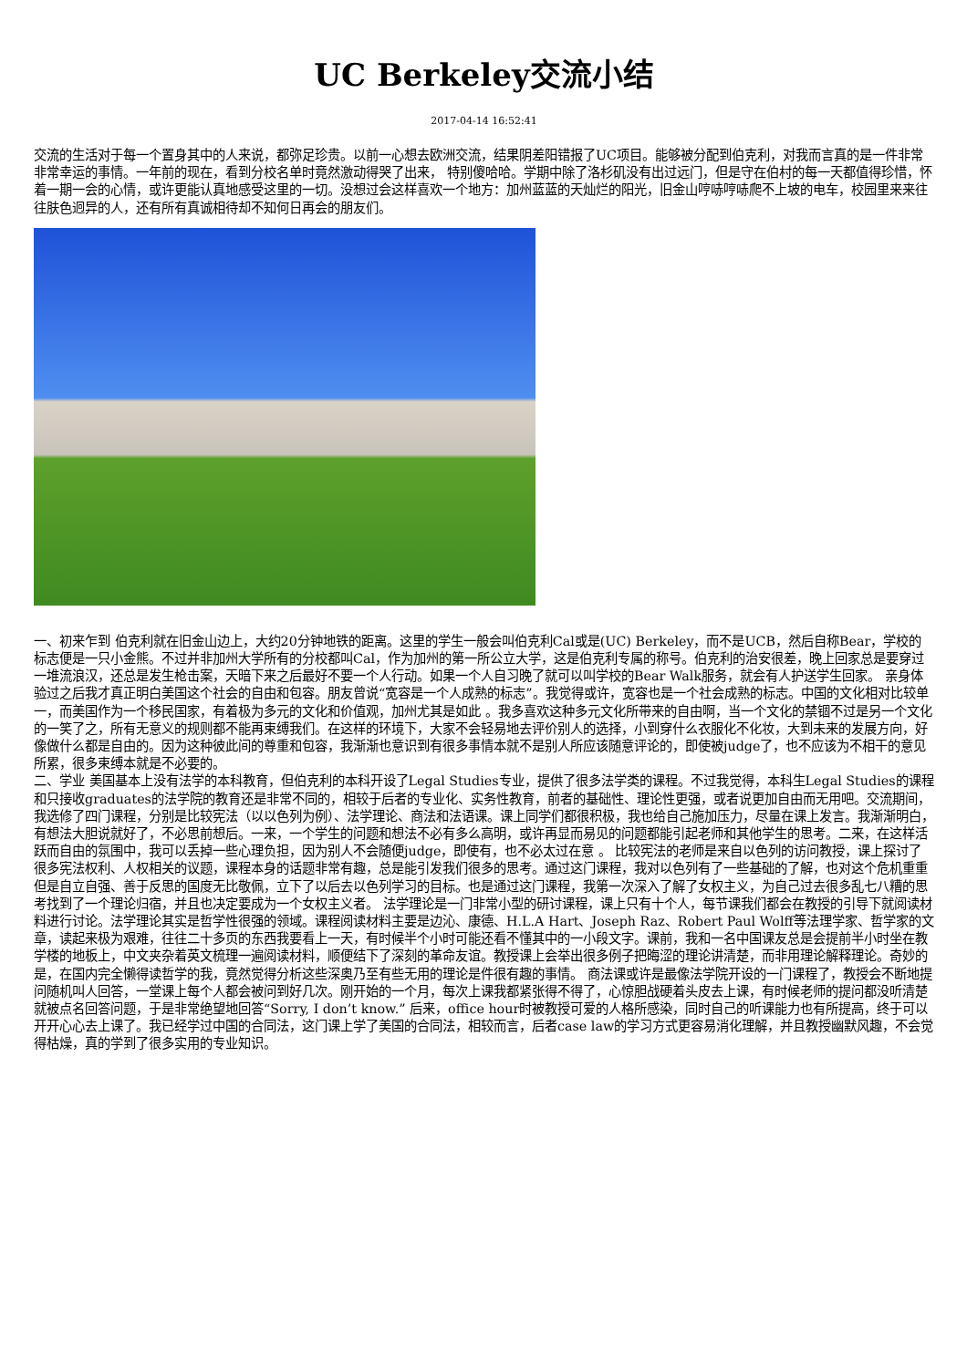UC Berkeley交流小结
2017-04-14 16:52:41
交流的生活对于每一个置身其中的人来说，都弥足珍贵。以前一心想去欧洲交流，结果阴差阳错报了UC项目。能够被分配到伯克利，对我而言真的是一件非常非常幸运的事情。一年前的现在，看到分校名单时竟然激动得哭了出来， 特别傻哈哈。学期中除了洛杉矶没有出过远门，但是守在伯村的每一天都值得珍惜，怀着一期一会的心情，或许更能认真地感受这里的一切。没想过会这样喜欢一个地方：加州蓝蓝的天灿烂的阳光，旧金山哼哧哼哧爬不上坡的电车，校园里来来往往肤色迥异的人，还有所有真诚相待却不知何日再会的朋友们。
一、初来乍到 伯克利就在旧金山边上，大约20分钟地铁的距离。这里的学生一般会叫伯克利Cal或是(UC) Berkeley，而不是UCB，然后自称Bear，学校的标志便是一只小金熊。不过并非加州大学所有的分校都叫Cal，作为加州的第一所公立大学，这是伯克利专属的称号。伯克利的治安很差，晚上回家总是要穿过一堆流浪汉，还总是发生枪击案，天暗下来之后最好不要一个人行动。如果一个人自习晚了就可以叫学校的Bear Walk服务，就会有人护送学生回家。 亲身体验过之后我才真正明白美国这个社会的自由和包容。朋友曾说“宽容是一个人成熟的标志”。我觉得或许，宽容也是一个社会成熟的标志。中国的文化相对比较单一，而美国作为一个移民国家，有着极为多元的文化和价值观，加州尤其是如此 。我多喜欢这种多元文化所带来的自由啊，当一个文化的禁锢不过是另一个文化的一笑了之，所有无意义的规则都不能再束缚我们。在这样的环境下，大家不会轻易地去评价别人的选择，小到穿什么衣服化不化妆，大到未来的发展方向，好像做什么都是自由的。因为这种彼此间的尊重和包容，我渐渐也意识到有很多事情本就不是别人所应该随意评论的，即使被judge了，也不应该为不相干的意见所累，很多束缚本就是不必要的。
二、学业 美国基本上没有法学的本科教育，但伯克利的本科开设了Legal Studies专业，提供了很多法学类的课程。不过我觉得，本科生Legal Studies的课程和只接收graduates的法学院的教育还是非常不同的，相较于后者的专业化、实务性教育，前者的基础性、理论性更强，或者说更加自由而无用吧。交流期间，我选修了四门课程，分别是比较宪法（以以色列为例）、法学理论、商法和法语课。课上同学们都很积极，我也给自己施加压力，尽量在课上发言。我渐渐明白，有想法大胆说就好了，不必思前想后。一来，一个学生的问题和想法不必有多么高明，或许再显而易见的问题都能引起老师和其他学生的思考。二来，在这样活跃而自由的氛围中，我可以丢掉一些心理负担，因为别人不会随便judge，即使有，也不必太过在意 。 比较宪法的老师是来自以色列的访问教授，课上探讨了很多宪法权利、人权相关的议题，课程本身的话题非常有趣，总是能引发我们很多的思考。通过这门课程，我对以色列有了一些基础的了解，也对这个危机重重但是自立自强、善于反思的国度无比敬佩，立下了以后去以色列学习的目标。也是通过这门课程，我第一次深入了解了女权主义，为自己过去很多乱七八糟的思考找到了一个理论归宿，并且也决定要成为一个女权主义者。 法学理论是一门非常小型的研讨课程，课上只有十个人，每节课我们都会在教授的引导下就阅读材料进行讨论。法学理论其实是哲学性很强的领域。课程阅读材料主要是边沁、康德、H.L.A Hart、Joseph Raz、Robert Paul Wolff等法理学家、哲学家的文章，读起来极为艰难，往往二十多页的东西我要看上一天，有时候半个小时可能还看不懂其中的一小段文字。课前，我和一名中国课友总是会提前半小时坐在教学楼的地板上，中文夹杂着英文梳理一遍阅读材料，顺便结下了深刻的革命友谊。教授课上会举出很多例子把晦涩的理论讲清楚，而非用理论解释理论。奇妙的是，在国内完全懒得读哲学的我，竟然觉得分析这些深奥乃至有些无用的理论是件很有趣的事情。 商法课或许是最像法学院开设的一门课程了，教授会不断地提问随机叫人回答，一堂课上每个人都会被问到好几次。刚开始的一个月，每次上课我都紧张得不得了，心惊胆战硬着头皮去上课，有时候老师的提问都没听清楚就被点名回答问题，于是非常绝望地回答“Sorry, I don’t know.” 后来，office hour时被教授可爱的人格所感染，同时自己的听课能力也有所提高，终于可以开开心心去上课了。我已经学过中国的合同法，这门课上学了美国的合同法，相较而言，后者case law的学习方式更容易消化理解，并且教授幽默风趣，不会觉得枯燥，真的学到了很多实用的专业知识。